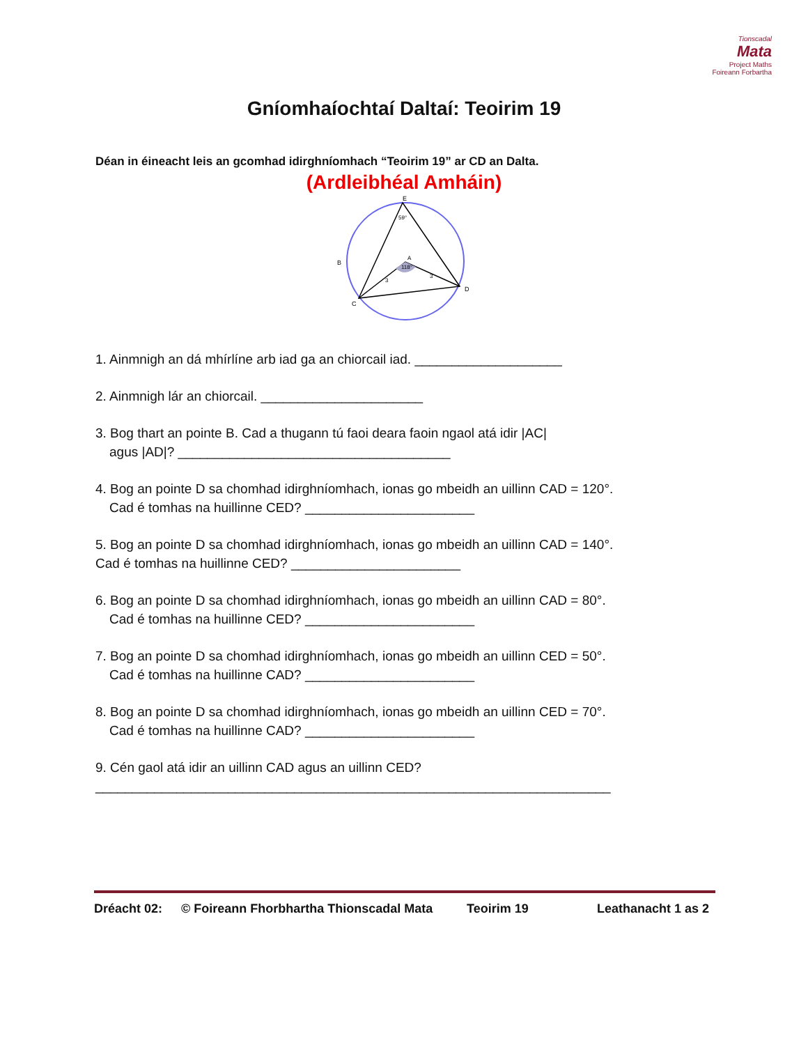Tionscadal
Mata
Project Maths
Foireann Forbartha
Gníomhaíochtaí Daltaí: Teoirim 19
Déan in éineacht leis an gcomhad idirghníomhach “Teoirim 19” ar CD an Dalta.
(Ardleibhéal Amháin)
E
59°
B
A
118°
C
D
3
3
1. Ainmnigh an dá mhírlíne arb iad ga an chiorcail iad. ____________________
2. Ainmnigh lár an chiorcail. ______________________
3. Bog thart an pointe B. Cad a thugann tú faoi deara faoin ngaol atá idir |AC|
agus |AD|? _____________________________________
4. Bog an pointe D sa chomhad idirghníomhach, ionas go mbeidh an uillinn CAD = 120°.
Cad é tomhas na huillinne CED? _______________________
5. Bog an pointe D sa chomhad idirghníomhach, ionas go mbeidh an uillinn CAD = 140°.
Cad é tomhas na huillinne CED? _______________________
6. Bog an pointe D sa chomhad idirghníomhach, ionas go mbeidh an uillinn CAD = 80°.
Cad é tomhas na huillinne CED? _______________________
7. Bog an pointe D sa chomhad idirghníomhach, ionas go mbeidh an uillinn CED = 50°.
Cad é tomhas na huillinne CAD? _______________________
8. Bog an pointe D sa chomhad idirghníomhach, ionas go mbeidh an uillinn CED = 70°.
Cad é tomhas na huillinne CAD? _______________________
9. Cén gaol atá idir an uillinn CAD agus an uillinn CED?
______________________________________________________________________
Dréacht 02: © Foireann Fhorbhartha Thionscadal Mata Teoirim 19 Leathanacht 1 as 2